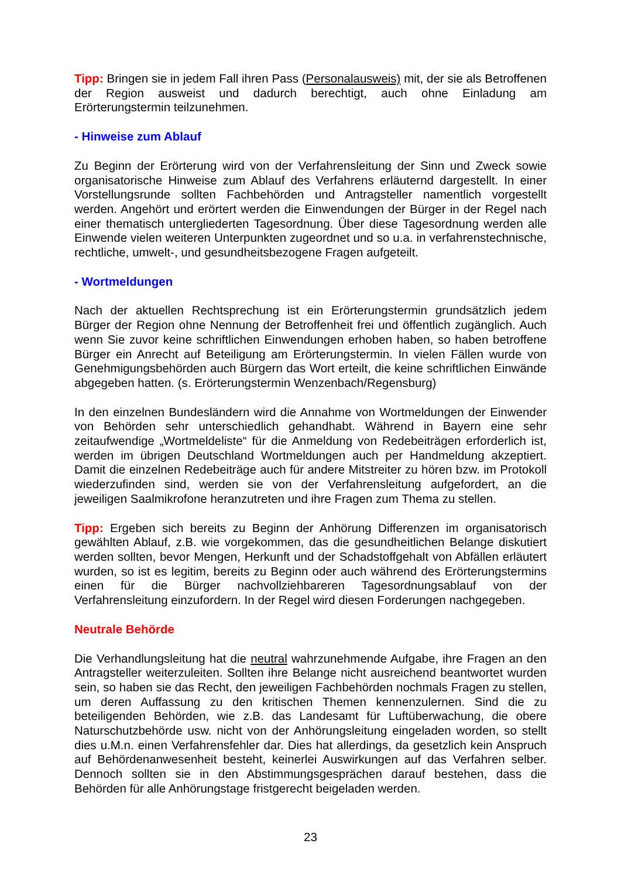Tipp: Bringen sie in jedem Fall ihren Pass (Personalausweis) mit, der sie als Betroffenen der Region ausweist und dadurch berechtigt, auch ohne Einladung am Erörterungstermin teilzunehmen.
- Hinweise zum Ablauf
Zu Beginn der Erörterung wird von der Verfahrensleitung der Sinn und Zweck sowie organisatorische Hinweise zum Ablauf des Verfahrens erläuternd dargestellt. In einer Vorstellungsrunde sollten Fachbehörden und Antragsteller namentlich vorgestellt werden. Angehört und erörtert werden die Einwendungen der Bürger in der Regel nach einer thematisch untergliederten Tagesordnung. Über diese Tagesordnung werden alle Einwende vielen weiteren Unterpunkten zugeordnet und so u.a. in verfahrenstechnische, rechtliche, umwelt-, und gesundheitsbezogene Fragen aufgeteilt.
- Wortmeldungen
Nach der aktuellen Rechtsprechung ist ein Erörterungstermin grundsätzlich jedem Bürger der Region ohne Nennung der Betroffenheit frei und öffentlich zugänglich. Auch wenn Sie zuvor keine schriftlichen Einwendungen erhoben haben, so haben betroffene Bürger ein Anrecht auf Beteiligung am Erörterungstermin. In vielen Fällen wurde von Genehmigungsbehörden auch Bürgern das Wort erteilt, die keine schriftlichen Einwände abgegeben hatten. (s. Erörterungstermin Wenzenbach/Regensburg)
In den einzelnen Bundesländern wird die Annahme von Wortmeldungen der Einwender von Behörden sehr unterschiedlich gehandhabt. Während in Bayern eine sehr zeitaufwendige „Wortmeldeliste“ für die Anmeldung von Redebeiträgen erforderlich ist, werden im übrigen Deutschland Wortmeldungen auch per Handmeldung akzeptiert. Damit die einzelnen Redebeiträge auch für andere Mitstreiter zu hören bzw. im Protokoll wiederzufinden sind, werden sie von der Verfahrensleitung aufgefordert, an die jeweiligen Saalmikrofone heranzutreten und ihre Fragen zum Thema zu stellen.
Tipp: Ergeben sich bereits zu Beginn der Anhörung Differenzen im organisatorisch gewählten Ablauf, z.B. wie vorgekommen, das die gesundheitlichen Belange diskutiert werden sollten, bevor Mengen, Herkunft und der Schadstoffgehalt von Abfällen erläutert wurden, so ist es legitim, bereits zu Beginn oder auch während des Erörterungstermins einen für die Bürger nachvollziehbareren Tagesordnungsablauf von der Verfahrensleitung einzufordern. In der Regel wird diesen Forderungen nachgegeben.
Neutrale Behörde
Die Verhandlungsleitung hat die neutral wahrzunehmende Aufgabe, ihre Fragen an den Antragsteller weiterzuleiten. Sollten ihre Belange nicht ausreichend beantwortet wurden sein, so haben sie das Recht, den jeweiligen Fachbehörden nochmals Fragen zu stellen, um deren Auffassung zu den kritischen Themen kennenzulernen. Sind die zu beteiligenden Behörden, wie z.B. das Landesamt für Luftüberwachung, die obere Naturschutzbehörde usw. nicht von der Anhörungsleitung eingeladen worden, so stellt dies u.M.n. einen Verfahrensfehler dar. Dies hat allerdings, da gesetzlich kein Anspruch auf Behördenanwesenheit besteht, keinerlei Auswirkungen auf das Verfahren selber. Dennoch sollten sie in den Abstimmungsgesprächen darauf bestehen, dass die Behörden für alle Anhörungstage fristgerecht beigeladen werden.
23